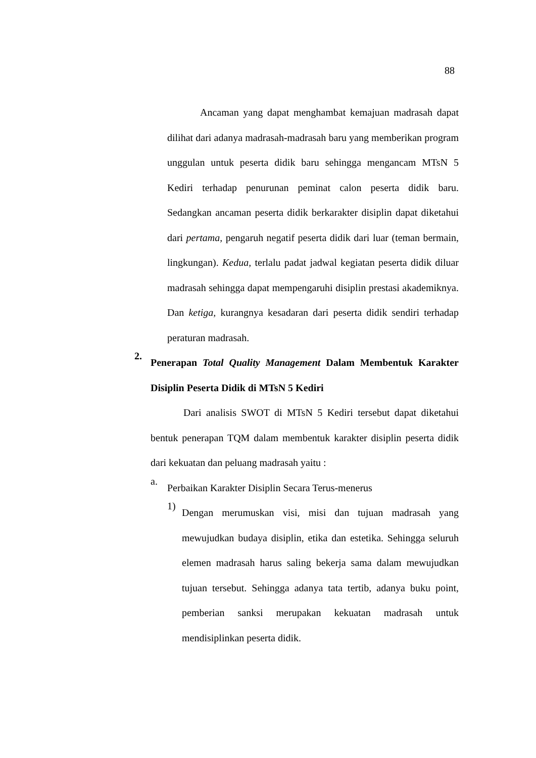88
Ancaman yang dapat menghambat kemajuan madrasah dapat dilihat dari adanya madrasah-madrasah baru yang memberikan program unggulan untuk peserta didik baru sehingga mengancam MTsN 5 Kediri terhadap penurunan peminat calon peserta didik baru. Sedangkan ancaman peserta didik berkarakter disiplin dapat diketahui dari pertama, pengaruh negatif peserta didik dari luar (teman bermain, lingkungan). Kedua, terlalu padat jadwal kegiatan peserta didik diluar madrasah sehingga dapat mempengaruhi disiplin prestasi akademiknya. Dan ketiga, kurangnya kesadaran dari peserta didik sendiri terhadap peraturan madrasah.
2.
Penerapan Total Quality Management Dalam Membentuk Karakter Disiplin Peserta Didik di MTsN 5 Kediri
Dari analisis SWOT di MTsN 5 Kediri tersebut dapat diketahui bentuk penerapan TQM dalam membentuk karakter disiplin peserta didik dari kekuatan dan peluang madrasah yaitu :
a.
Perbaikan Karakter Disiplin Secara Terus-menerus
1)
Dengan merumuskan visi, misi dan tujuan madrasah yang mewujudkan budaya disiplin, etika dan estetika. Sehingga seluruh elemen madrasah harus saling bekerja sama dalam mewujudkan tujuan tersebut. Sehingga adanya tata tertib, adanya buku point, pemberian sanksi merupakan kekuatan madrasah untuk mendisiplinkan peserta didik.